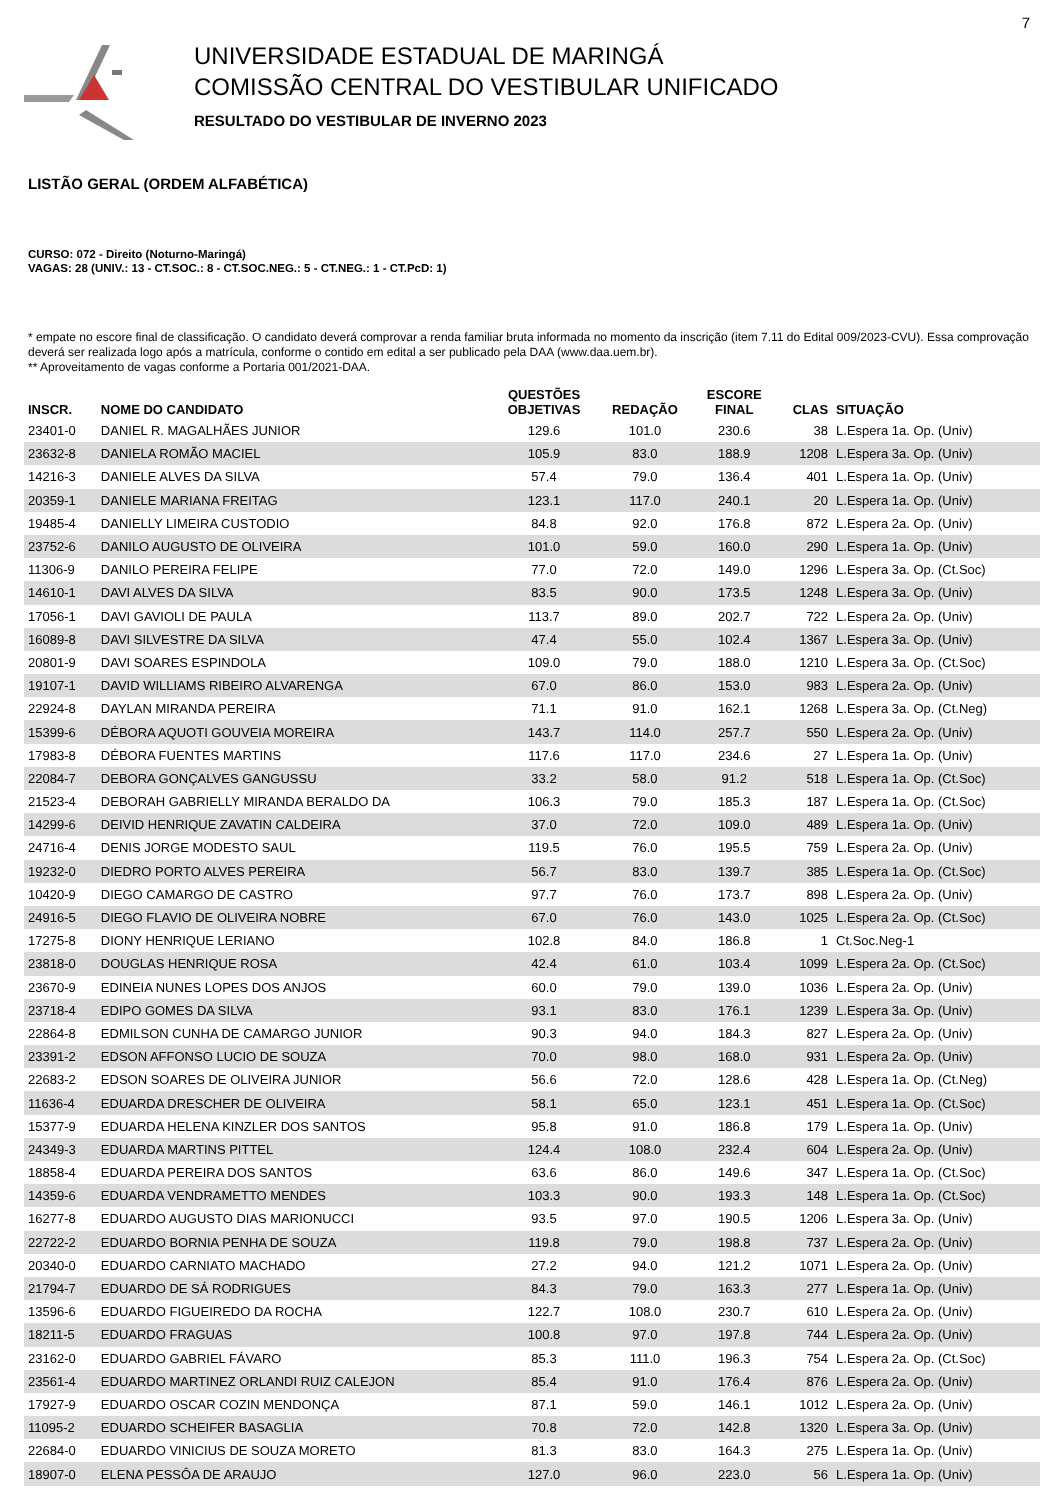7
UNIVERSIDADE ESTADUAL DE MARINGÁ
COMISSÃO CENTRAL DO VESTIBULAR UNIFICADO
RESULTADO DO VESTIBULAR DE INVERNO 2023
LISTÃO GERAL (ORDEM ALFABÉTICA)
CURSO: 072 - Direito (Noturno-Maringá)
VAGAS: 28 (UNIV.: 13 - CT.SOC.: 8 - CT.SOC.NEG.: 5 - CT.NEG.: 1 - CT.PcD: 1)
* empate no escore final de classificação. O candidato deverá comprovar a renda familiar bruta informada no momento da inscrição (item 7.11 do Edital 009/2023-CVU). Essa comprovação deverá ser realizada logo após a matrícula, conforme o contido em edital a ser publicado pela DAA (www.daa.uem.br).
** Aproveitamento de vagas conforme a Portaria 001/2021-DAA.
| INSCR. | NOME DO CANDIDATO | QUESTÕES OBJETIVAS | REDAÇÃO | ESCORE FINAL | CLAS | SITUAÇÃO |
| --- | --- | --- | --- | --- | --- | --- |
| 23401-0 | DANIEL R. MAGALHÃES JUNIOR | 129.6 | 101.0 | 230.6 | 38 | L.Espera 1a. Op. (Univ) |
| 23632-8 | DANIELA ROMÃO MACIEL | 105.9 | 83.0 | 188.9 | 1208 | L.Espera 3a. Op. (Univ) |
| 14216-3 | DANIELE ALVES DA SILVA | 57.4 | 79.0 | 136.4 | 401 | L.Espera 1a. Op. (Univ) |
| 20359-1 | DANIELE MARIANA FREITAG | 123.1 | 117.0 | 240.1 | 20 | L.Espera 1a. Op. (Univ) |
| 19485-4 | DANIELLY LIMEIRA CUSTODIO | 84.8 | 92.0 | 176.8 | 872 | L.Espera 2a. Op. (Univ) |
| 23752-6 | DANILO AUGUSTO DE OLIVEIRA | 101.0 | 59.0 | 160.0 | 290 | L.Espera 1a. Op. (Univ) |
| 11306-9 | DANILO PEREIRA FELIPE | 77.0 | 72.0 | 149.0 | 1296 | L.Espera 3a. Op. (Ct.Soc) |
| 14610-1 | DAVI ALVES DA SILVA | 83.5 | 90.0 | 173.5 | 1248 | L.Espera 3a. Op. (Univ) |
| 17056-1 | DAVI GAVIOLI DE PAULA | 113.7 | 89.0 | 202.7 | 722 | L.Espera 2a. Op. (Univ) |
| 16089-8 | DAVI SILVESTRE DA SILVA | 47.4 | 55.0 | 102.4 | 1367 | L.Espera 3a. Op. (Univ) |
| 20801-9 | DAVI SOARES ESPINDOLA | 109.0 | 79.0 | 188.0 | 1210 | L.Espera 3a. Op. (Ct.Soc) |
| 19107-1 | DAVID WILLIAMS RIBEIRO ALVARENGA | 67.0 | 86.0 | 153.0 | 983 | L.Espera 2a. Op. (Univ) |
| 22924-8 | DAYLAN MIRANDA PEREIRA | 71.1 | 91.0 | 162.1 | 1268 | L.Espera 3a. Op. (Ct.Neg) |
| 15399-6 | DÉBORA AQUOTI GOUVEIA MOREIRA | 143.7 | 114.0 | 257.7 | 550 | L.Espera 2a. Op. (Univ) |
| 17983-8 | DÉBORA FUENTES MARTINS | 117.6 | 117.0 | 234.6 | 27 | L.Espera 1a. Op. (Univ) |
| 22084-7 | DEBORA GONÇALVES GANGUSSU | 33.2 | 58.0 | 91.2 | 518 | L.Espera 1a. Op. (Ct.Soc) |
| 21523-4 | DEBORAH GABRIELLY MIRANDA BERALDO DA | 106.3 | 79.0 | 185.3 | 187 | L.Espera 1a. Op. (Ct.Soc) |
| 14299-6 | DEIVID HENRIQUE ZAVATIN CALDEIRA | 37.0 | 72.0 | 109.0 | 489 | L.Espera 1a. Op. (Univ) |
| 24716-4 | DENIS JORGE MODESTO SAUL | 119.5 | 76.0 | 195.5 | 759 | L.Espera 2a. Op. (Univ) |
| 19232-0 | DIEDRO PORTO ALVES PEREIRA | 56.7 | 83.0 | 139.7 | 385 | L.Espera 1a. Op. (Ct.Soc) |
| 10420-9 | DIEGO CAMARGO DE CASTRO | 97.7 | 76.0 | 173.7 | 898 | L.Espera 2a. Op. (Univ) |
| 24916-5 | DIEGO FLAVIO DE OLIVEIRA NOBRE | 67.0 | 76.0 | 143.0 | 1025 | L.Espera 2a. Op. (Ct.Soc) |
| 17275-8 | DIONY HENRIQUE LERIANO | 102.8 | 84.0 | 186.8 | 1 | Ct.Soc.Neg-1 |
| 23818-0 | DOUGLAS HENRIQUE ROSA | 42.4 | 61.0 | 103.4 | 1099 | L.Espera 2a. Op. (Ct.Soc) |
| 23670-9 | EDINEIA NUNES LOPES DOS ANJOS | 60.0 | 79.0 | 139.0 | 1036 | L.Espera 2a. Op. (Univ) |
| 23718-4 | EDIPO GOMES DA SILVA | 93.1 | 83.0 | 176.1 | 1239 | L.Espera 3a. Op. (Univ) |
| 22864-8 | EDMILSON CUNHA DE CAMARGO JUNIOR | 90.3 | 94.0 | 184.3 | 827 | L.Espera 2a. Op. (Univ) |
| 23391-2 | EDSON AFFONSO LUCIO DE SOUZA | 70.0 | 98.0 | 168.0 | 931 | L.Espera 2a. Op. (Univ) |
| 22683-2 | EDSON SOARES DE OLIVEIRA JUNIOR | 56.6 | 72.0 | 128.6 | 428 | L.Espera 1a. Op. (Ct.Neg) |
| 11636-4 | EDUARDA DRESCHER DE OLIVEIRA | 58.1 | 65.0 | 123.1 | 451 | L.Espera 1a. Op. (Ct.Soc) |
| 15377-9 | EDUARDA HELENA KINZLER DOS SANTOS | 95.8 | 91.0 | 186.8 | 179 | L.Espera 1a. Op. (Univ) |
| 24349-3 | EDUARDA MARTINS PITTEL | 124.4 | 108.0 | 232.4 | 604 | L.Espera 2a. Op. (Univ) |
| 18858-4 | EDUARDA PEREIRA DOS SANTOS | 63.6 | 86.0 | 149.6 | 347 | L.Espera 1a. Op. (Ct.Soc) |
| 14359-6 | EDUARDA VENDRAMETTO MENDES | 103.3 | 90.0 | 193.3 | 148 | L.Espera 1a. Op. (Ct.Soc) |
| 16277-8 | EDUARDO AUGUSTO DIAS MARIONUCCI | 93.5 | 97.0 | 190.5 | 1206 | L.Espera 3a. Op. (Univ) |
| 22722-2 | EDUARDO BORNIA PENHA DE SOUZA | 119.8 | 79.0 | 198.8 | 737 | L.Espera 2a. Op. (Univ) |
| 20340-0 | EDUARDO CARNIATO MACHADO | 27.2 | 94.0 | 121.2 | 1071 | L.Espera 2a. Op. (Univ) |
| 21794-7 | EDUARDO DE SÁ RODRIGUES | 84.3 | 79.0 | 163.3 | 277 | L.Espera 1a. Op. (Univ) |
| 13596-6 | EDUARDO FIGUEIREDO DA ROCHA | 122.7 | 108.0 | 230.7 | 610 | L.Espera 2a. Op. (Univ) |
| 18211-5 | EDUARDO FRAGUAS | 100.8 | 97.0 | 197.8 | 744 | L.Espera 2a. Op. (Univ) |
| 23162-0 | EDUARDO GABRIEL FÁVARO | 85.3 | 111.0 | 196.3 | 754 | L.Espera 2a. Op. (Ct.Soc) |
| 23561-4 | EDUARDO MARTINEZ ORLANDI RUIZ CALEJON | 85.4 | 91.0 | 176.4 | 876 | L.Espera 2a. Op. (Univ) |
| 17927-9 | EDUARDO OSCAR COZIN MENDONÇA | 87.1 | 59.0 | 146.1 | 1012 | L.Espera 2a. Op. (Univ) |
| 11095-2 | EDUARDO SCHEIFER BASAGLIA | 70.8 | 72.0 | 142.8 | 1320 | L.Espera 3a. Op. (Univ) |
| 22684-0 | EDUARDO VINICIUS DE SOUZA MORETO | 81.3 | 83.0 | 164.3 | 275 | L.Espera 1a. Op. (Univ) |
| 18907-0 | ELENA PESSÔA DE ARAUJO | 127.0 | 96.0 | 223.0 | 56 | L.Espera 1a. Op. (Univ) |